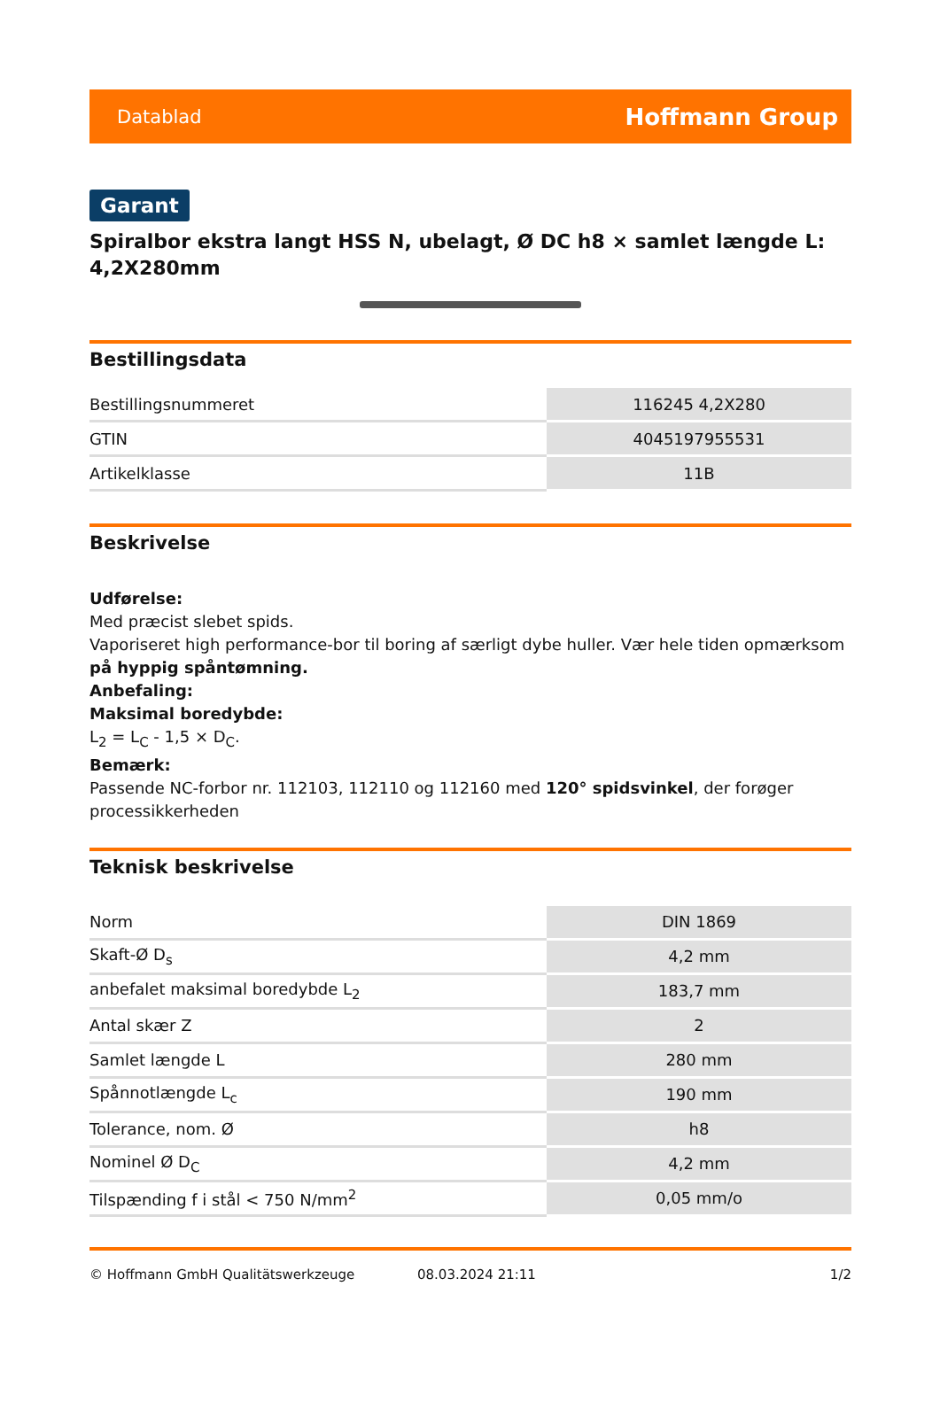Datablad Hoffmann Group
Garant
Spiralbor ekstra langt HSS N, ubelagt, Ø DC h8 × samlet længde L: 4,2X280mm
Bestillingsdata
| Bestillingsnummeret | 116245 4,2X280 |
| GTIN | 4045197955531 |
| Artikelklasse | 11B |
Beskrivelse
Udførelse:
Med præcist slebet spids.
Vaporiseret high performance-bor til boring af særligt dybe huller. Vær hele tiden opmærksom på hyppig spåntømning.
Anbefaling:
Maksimal boredybde:
L<sub>2</sub> = L<sub>C</sub> - 1,5 × D<sub>C</sub>.
Bemærk:
Passende NC-forbor nr. 112103, 112110 og 112160 med 120° spidsvinkel, der forøger processikkerheden
Teknisk beskrivelse
| Norm | DIN 1869 |
| Skaft-Ø D<sub>s</sub> | 4,2 mm |
| anbefalet maksimal boredybde L<sub>2</sub> | 183,7 mm |
| Antal skær Z | 2 |
| Samlet længde L | 280 mm |
| Spånnotlængde L<sub>c</sub> | 190 mm |
| Tolerance, nom. Ø | h8 |
| Nominel Ø D<sub>C</sub> | 4,2 mm |
| Tilspænding f i stål < 750 N/mm<sup>2</sup> | 0,05 mm/o |
© Hoffmann GmbH Qualitätswerkzeuge 08.03.2024 21:11 1/2